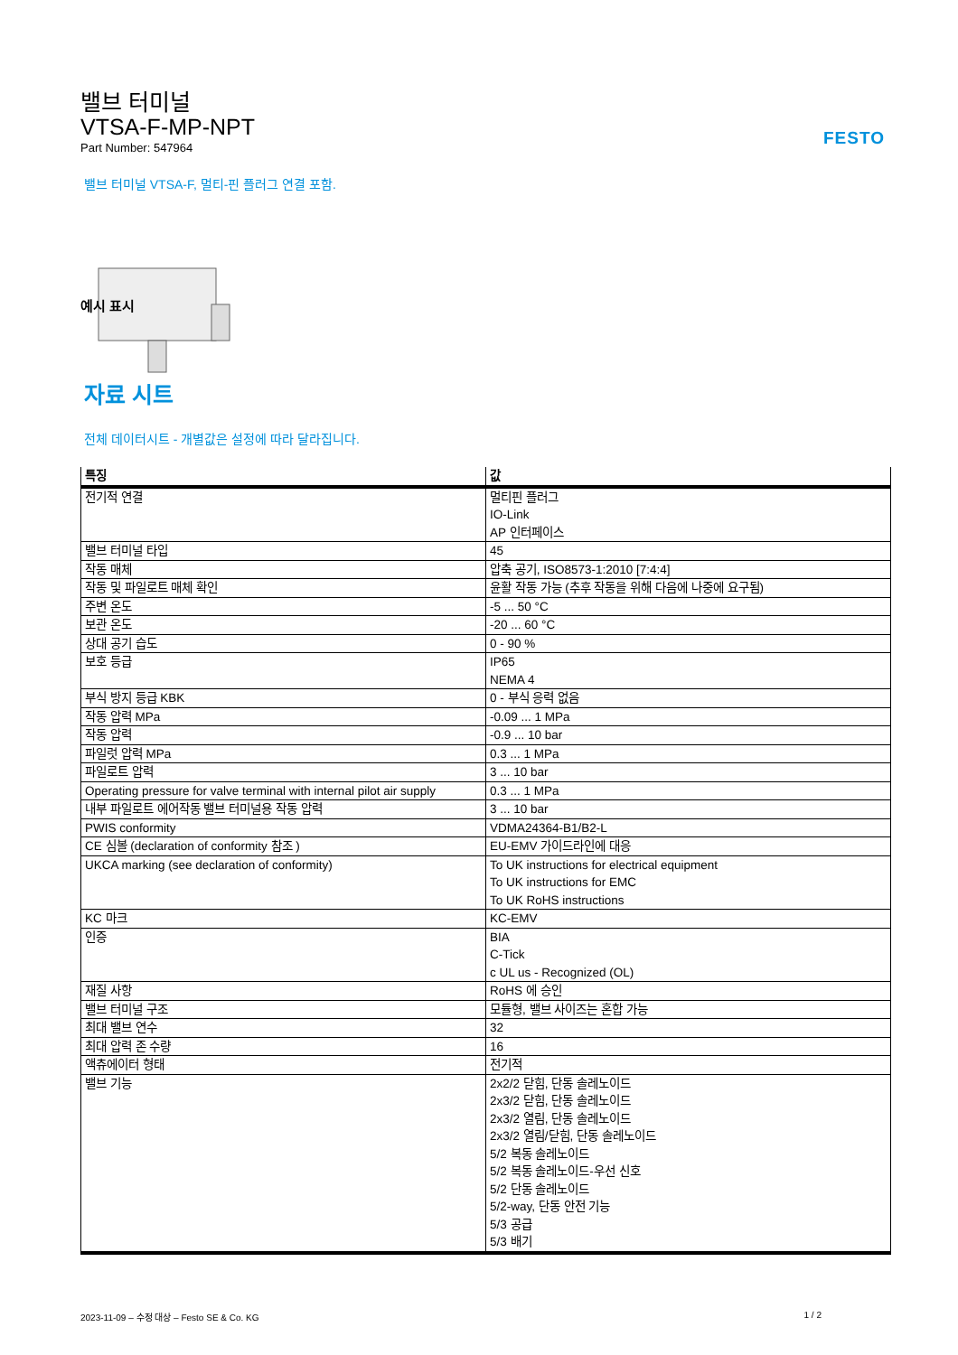FESTO
밸브 터미널
VTSA-F-MP-NPT
Part Number: 547964
밸브 터미널 VTSA-F, 멀티-핀 플러그 연결 포함.
예시 표시
자료 시트
전체 데이터시트 - 개별값은 설정에 따라 달라집니다.
| 특징 | 값 |
| --- | --- |
| 전기적 연결 | 멀티핀 플러그 IO-Link AP 인터페이스 |
| 밸브 터미널 타입 | 45 |
| 작동 매체 | 압축 공기, ISO8573-1:2010 [7:4:4] |
| 작동 및 파일로트 매체 확인 | 윤활 작동 가능 (추후 작동을 위해 다음에 나중에 요구됨) |
| 주변 온도 | -5 ... 50 °C |
| 보관 온도 | -20 ... 60 °C |
| 상대 공기 습도 | 0 - 90 % |
| 보호 등급 | IP65 NEMA 4 |
| 부식 방지 등급 KBK | 0 - 부식 응력 없음 |
| 작동 압력 MPa | -0.09 ... 1 MPa |
| 작동 압력 | -0.9 ... 10 bar |
| 파일럿 압력 MPa | 0.3 ... 1 MPa |
| 파일로트 압력 | 3 ... 10 bar |
| Operating pressure for valve terminal with internal pilot air supply | 0.3 ... 1 MPa |
| 내부 파일로트 에어작동 밸브 터미널용 작동 압력 | 3 ... 10 bar |
| PWIS conformity | VDMA24364-B1/B2-L |
| CE 심볼 (declaration of conformity 참조 ) | EU-EMV 가이드라인에 대응 |
| UKCA marking (see declaration of conformity) | To UK instructions for electrical equipment To UK instructions for EMC To UK RoHS instructions |
| KC 마크 | KC-EMV |
| 인증 | BIA C-Tick c UL us - Recognized (OL) |
| 재질 사항 | RoHS 에 승인 |
| 밸브 터미널 구조 | 모듈형, 밸브 사이즈는 혼합 가능 |
| 최대 밸브 연수 | 32 |
| 최대 압력 존 수량 | 16 |
| 액츄에이터 형태 | 전기적 |
| 밸브 기능 | 2x2/2 닫힘, 단동 솔레노이드 2x3/2 닫힘, 단동 솔레노이드 2x3/2 열림, 단동 솔레노이드 2x3/2 열림/닫힘, 단동 솔레노이드 5/2 복동 솔레노이드 5/2 복동 솔레노이드-우선 신호 5/2 단동 솔레노이드 5/2-way, 단동 안전 기능 5/3 공급 5/3 배기 |
2023-11-09 – 수정 대상 – Festo SE & Co. KG 1 / 2